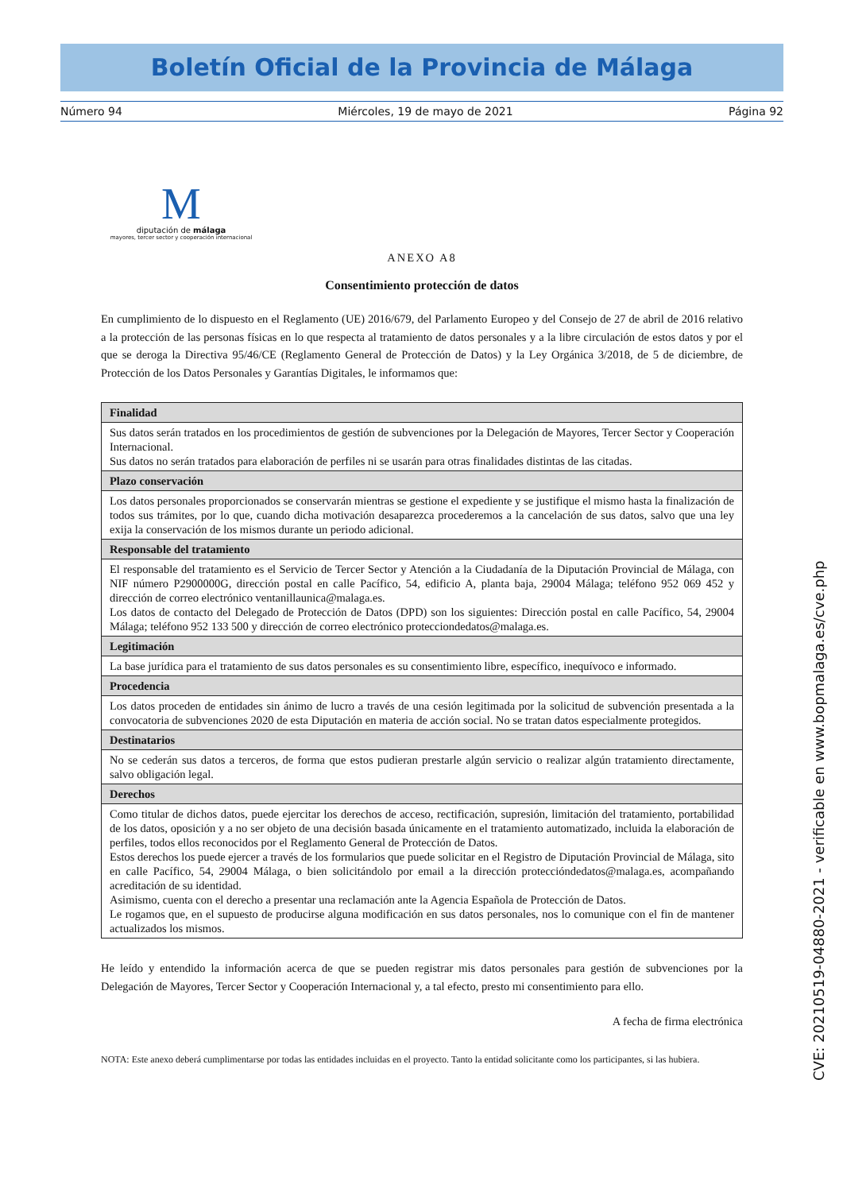Boletín Oficial de la Provincia de Málaga
Número 94 Miércoles, 19 de mayo de 2021 Página 92
M
diputación de málaga
mayores, tercer sector y cooperación internacional
ANEXO A8
Consentimiento protección de datos
En cumplimiento de lo dispuesto en el Reglamento (UE) 2016/679, del Parlamento Europeo y del Consejo de 27 de abril de 2016 relativo a la protección de las personas físicas en lo que respecta al tratamiento de datos personales y a la libre circulación de estos datos y por el que se deroga la Directiva 95/46/CE (Reglamento General de Protección de Datos) y la Ley Orgánica 3/2018, de 5 de diciembre, de Protección de los Datos Personales y Garantías Digitales, le informamos que:
| Finalidad |
| --- |
| Sus datos serán tratados en los procedimientos de gestión de subvenciones por la Delegación de Mayores, Tercer Sector y Cooperación Internacional. Sus datos no serán tratados para elaboración de perfiles ni se usarán para otras finalidades distintas de las citadas. |
| Plazo conservación |
| Los datos personales proporcionados se conservarán mientras se gestione el expediente y se justifique el mismo hasta la finalización de todos sus trámites, por lo que, cuando dicha motivación desaparezca procederemos a la cancelación de sus datos, salvo que una ley exija la conservación de los mismos durante un periodo adicional. |
| Responsable del tratamiento |
| El responsable del tratamiento es el Servicio de Tercer Sector y Atención a la Ciudadanía de la Diputación Provincial de Málaga, con NIF número P2900000G, dirección postal en calle Pacífico, 54, edificio A, planta baja, 29004 Málaga; teléfono 952 069 452 y dirección de correo electrónico ventanillaunica@malaga.es. Los datos de contacto del Delegado de Protección de Datos (DPD) son los siguientes: Dirección postal en calle Pacífico, 54, 29004 Málaga; teléfono 952 133 500 y dirección de correo electrónico protecciondedatos@malaga.es. |
| Legitimación |
| La base jurídica para el tratamiento de sus datos personales es su consentimiento libre, específico, inequívoco e informado. |
| Procedencia |
| Los datos proceden de entidades sin ánimo de lucro a través de una cesión legitimada por la solicitud de subvención presentada a la convocatoria de subvenciones 2020 de esta Diputación en materia de acción social. No se tratan datos especialmente protegidos. |
| Destinatarios |
| No se cederán sus datos a terceros, de forma que estos pudieran prestarle algún servicio o realizar algún tratamiento directamente, salvo obligación legal. |
| Derechos |
| Como titular de dichos datos, puede ejercitar los derechos de acceso, rectificación, supresión, limitación del tratamiento, portabilidad de los datos, oposición y a no ser objeto de una decisión basada únicamente en el tratamiento automatizado, incluida la elaboración de perfiles, todos ellos reconocidos por el Reglamento General de Protección de Datos. Estos derechos los puede ejercer a través de los formularios que puede solicitar en el Registro de Diputación Provincial de Málaga, sito en calle Pacífico, 54, 29004 Málaga, o bien solicitándolo por email a la dirección proteccióndedatos@malaga.es, acompañando acreditación de su identidad. Asimismo, cuenta con el derecho a presentar una reclamación ante la Agencia Española de Protección de Datos. Le rogamos que, en el supuesto de producirse alguna modificación en sus datos personales, nos lo comunique con el fin de mantener actualizados los mismos. |
He leído y entendido la información acerca de que se pueden registrar mis datos personales para gestión de subvenciones por la Delegación de Mayores, Tercer Sector y Cooperación Internacional y, a tal efecto, presto mi consentimiento para ello.
A fecha de firma electrónica
NOTA: Este anexo deberá cumplimentarse por todas las entidades incluidas en el proyecto. Tanto la entidad solicitante como los participantes, si las hubiera.
CVE: 20210519-04880-2021 - verificable en www.bopmalaga.es/cve.php